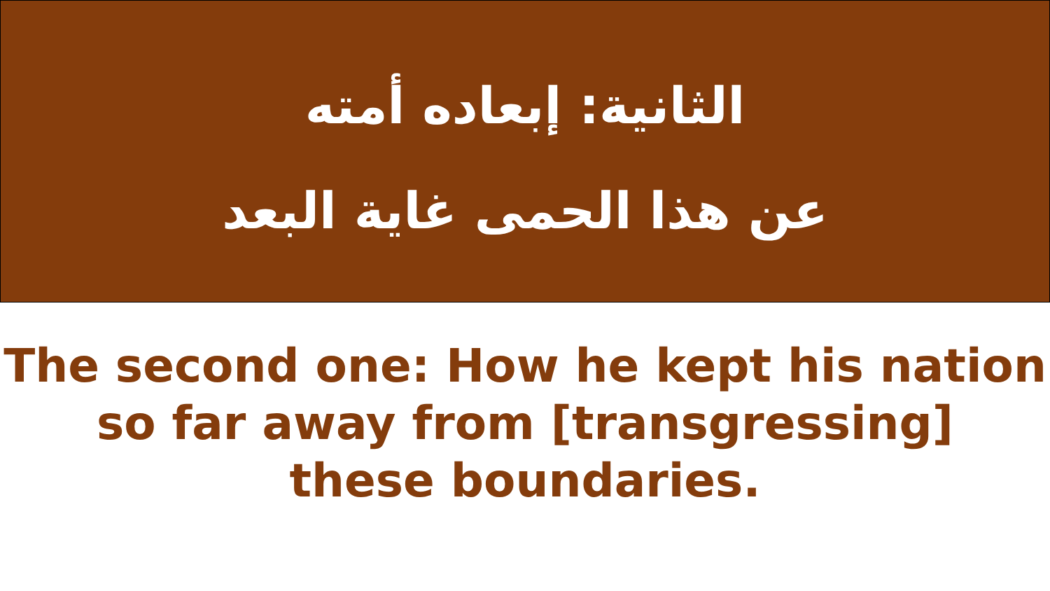الثانية: إبعاده أمته
عن هذا الحمى غاية البعد
The second one: How he kept his nation
so far away from [transgressing]
these boundaries.